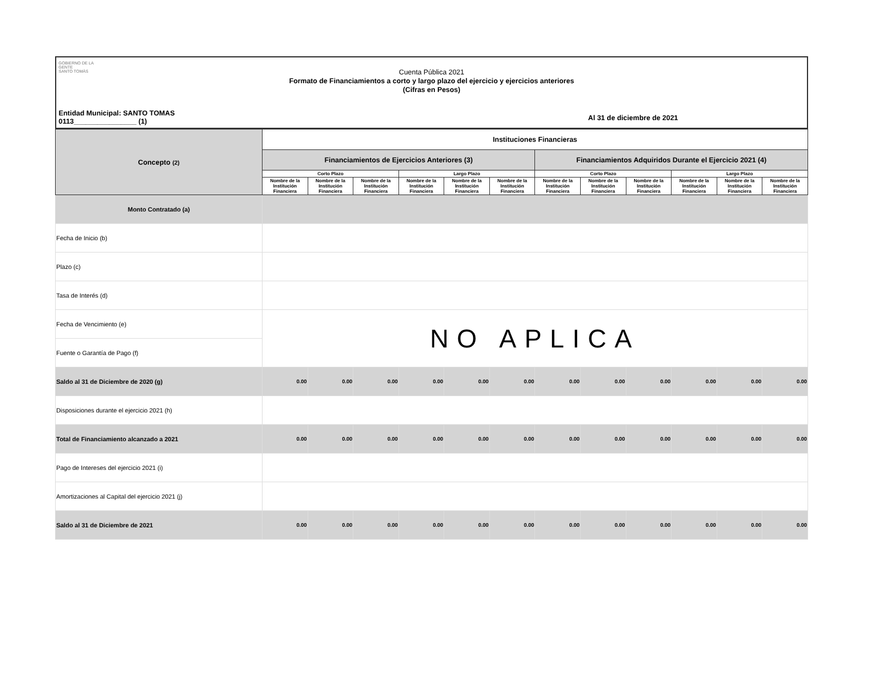GOBIERNO DE LA GENTE
SANTO TOMÁS
Cuenta Pública 2021
Formato de Financiamientos a corto y largo plazo del ejercicio y ejercicios anteriores
(Cifras en Pesos)
Entidad Municipal: SANTO TOMAS
0113________________ (1)
Al 31 de diciembre de 2021
| Concepto (2) | Instituciones Financieras | | | | | | | | | | | |
| --- | --- | --- | --- | --- | --- | --- | --- | --- | --- | --- | --- | --- |
| | Financiamientos de Ejercicios Anteriores (3) | | | | | | Financiamientos Adquiridos Durante el Ejercicio 2021 (4) | | | | | |
| | Corto Plazo | | | Largo Plazo | | | Corto Plazo | | | Largo Plazo | | |
| | Nombre de la Institución Financiera | Nombre de la Institución Financiera | Nombre de la Institución Financiera | Nombre de la Institución Financiera | Nombre de la Institución Financiera | Nombre de la Institución Financiera | Nombre de la Institución Financiera | Nombre de la Institución Financiera | Nombre de la Institución Financiera | Nombre de la Institución Financiera | Nombre de la Institución Financiera | Nombre de la Institución Financiera |
| Monto Contratado (a) | | | | | | | | | | | | |
| Fecha de Inicio (b) | | | | | | | | | | | | |
| Plazo (c) | | | | | | | | | | | | |
| Tasa de Interés (d) | | | | | | | | | | | | |
| Fecha de Vencimiento (e) | NO APLICA | | | | | | | | | | | |
| Fuente o Garantía de Pago (f) | | | | | | | | | | | | |
| Saldo al 31 de Diciembre de 2020 (g) | 0.00 | 0.00 | 0.00 | 0.00 | 0.00 | 0.00 | 0.00 | 0.00 | 0.00 | 0.00 | 0.00 | 0.00 |
| Disposiciones durante el ejercicio 2021 (h) | | | | | | | | | | | | |
| Total de Financiamiento alcanzado a 2021 | 0.00 | 0.00 | 0.00 | 0.00 | 0.00 | 0.00 | 0.00 | 0.00 | 0.00 | 0.00 | 0.00 | 0.00 |
| Pago de Intereses del ejercicio 2021 (i) | | | | | | | | | | | | |
| Amortizaciones al Capital del ejercicio 2021 (j) | | | | | | | | | | | | |
| Saldo al 31 de Diciembre de 2021 | 0.00 | 0.00 | 0.00 | 0.00 | 0.00 | 0.00 | 0.00 | 0.00 | 0.00 | 0.00 | 0.00 | 0.00 |